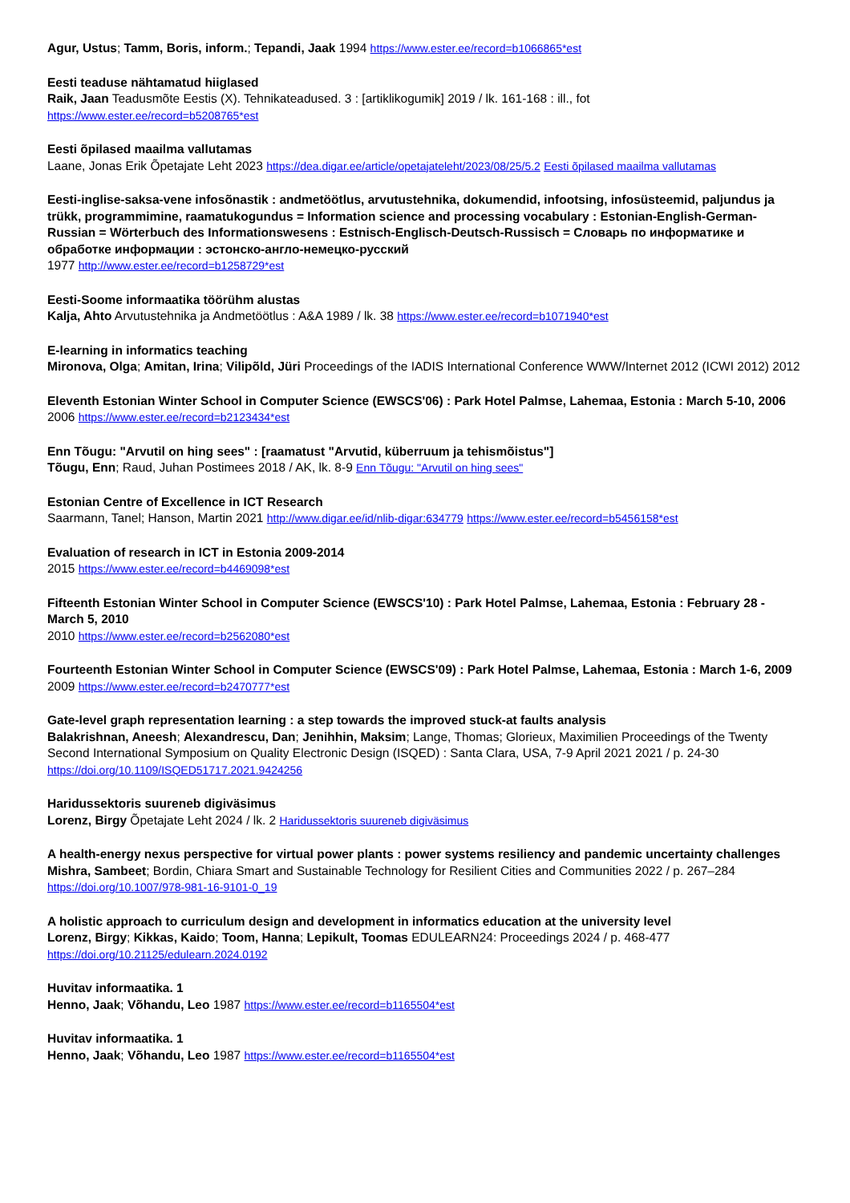Agur, Ustus; Tamm, Boris, inform.; Tepandi, Jaak 1994 https://www.ester.ee/record=b1066865*est
Eesti teaduse nähtamatud hiiglased
Raik, Jaan Teadusmõte Eestis (X). Tehnikateadused. 3 : [artiklikogumik] 2019 / lk. 161-168 : ill., fot
https://www.ester.ee/record=b5208765*est
Eesti õpilased maailma vallutamas
Laane, Jonas Erik Õpetajate Leht 2023 https://dea.digar.ee/article/opetajateleht/2023/08/25/5.2 Eesti õpilased maailma vallutamas
Eesti-inglise-saksa-vene infosõnastik : andmetöötlus, arvutustehnika, dokumendid, infootsing, infosüsteemid, paljundus ja trükk, programmimine, raamatukogundus = Information science and processing vocabulary : Estonian-English-German-Russian = Wörterbuch des Informationswesens : Estnisch-Englisch-Deutsch-Russisch = Словарь по информатике и обработке информации : эстонско-англо-немецко-русский
1977 http://www.ester.ee/record=b1258729*est
Eesti-Soome informaatika töörühm alustas
Kalja, Ahto Arvutustehnika ja Andmetöötlus : A&A 1989 / lk. 38 https://www.ester.ee/record=b1071940*est
E-learning in informatics teaching
Mironova, Olga; Amitan, Irina; Vilipõld, Jüri Proceedings of the IADIS International Conference WWW/Internet 2012 (ICWI 2012) 2012
Eleventh Estonian Winter School in Computer Science (EWSCS'06) : Park Hotel Palmse, Lahemaa, Estonia : March 5-10, 2006
2006 https://www.ester.ee/record=b2123434*est
Enn Tõugu: "Arvutil on hing sees" : [raamatust "Arvutid, küberruum ja tehismõistus"]
Tõugu, Enn; Raud, Juhan Postimees 2018 / AK, lk. 8-9 Enn Tõugu: "Arvutil on hing sees"
Estonian Centre of Excellence in ICT Research
Saarmann, Tanel; Hanson, Martin 2021 http://www.digar.ee/id/nlib-digar:634779 https://www.ester.ee/record=b5456158*est
Evaluation of research in ICT in Estonia 2009-2014
2015 https://www.ester.ee/record=b4469098*est
Fifteenth Estonian Winter School in Computer Science (EWSCS'10) : Park Hotel Palmse, Lahemaa, Estonia : February 28 - March 5, 2010
2010 https://www.ester.ee/record=b2562080*est
Fourteenth Estonian Winter School in Computer Science (EWSCS'09) : Park Hotel Palmse, Lahemaa, Estonia : March 1-6, 2009
2009 https://www.ester.ee/record=b2470777*est
Gate-level graph representation learning : a step towards the improved stuck-at faults analysis
Balakrishnan, Aneesh; Alexandrescu, Dan; Jenihhin, Maksim; Lange, Thomas; Glorieux, Maximilien Proceedings of the Twenty Second International Symposium on Quality Electronic Design (ISQED) : Santa Clara, USA, 7-9 April 2021 2021 / p. 24-30
https://doi.org/10.1109/ISQED51717.2021.9424256
Haridussektoris suureneb digiväsimus
Lorenz, Birgy Õpetajate Leht 2024 / lk. 2 Haridussektoris suureneb digiväsimus
A health-energy nexus perspective for virtual power plants : power systems resiliency and pandemic uncertainty challenges
Mishra, Sambeet; Bordin, Chiara Smart and Sustainable Technology for Resilient Cities and Communities 2022 / p. 267–284
https://doi.org/10.1007/978-981-16-9101-0_19
A holistic approach to curriculum design and development in informatics education at the university level
Lorenz, Birgy; Kikkas, Kaido; Toom, Hanna; Lepikult, Toomas EDULEARN24: Proceedings 2024 / p. 468-477
https://doi.org/10.21125/edulearn.2024.0192
Huvitav informaatika. 1
Henno, Jaak; Võhandu, Leo 1987 https://www.ester.ee/record=b1165504*est
Huvitav informaatika. 1
Henno, Jaak; Võhandu, Leo 1987 https://www.ester.ee/record=b1165504*est